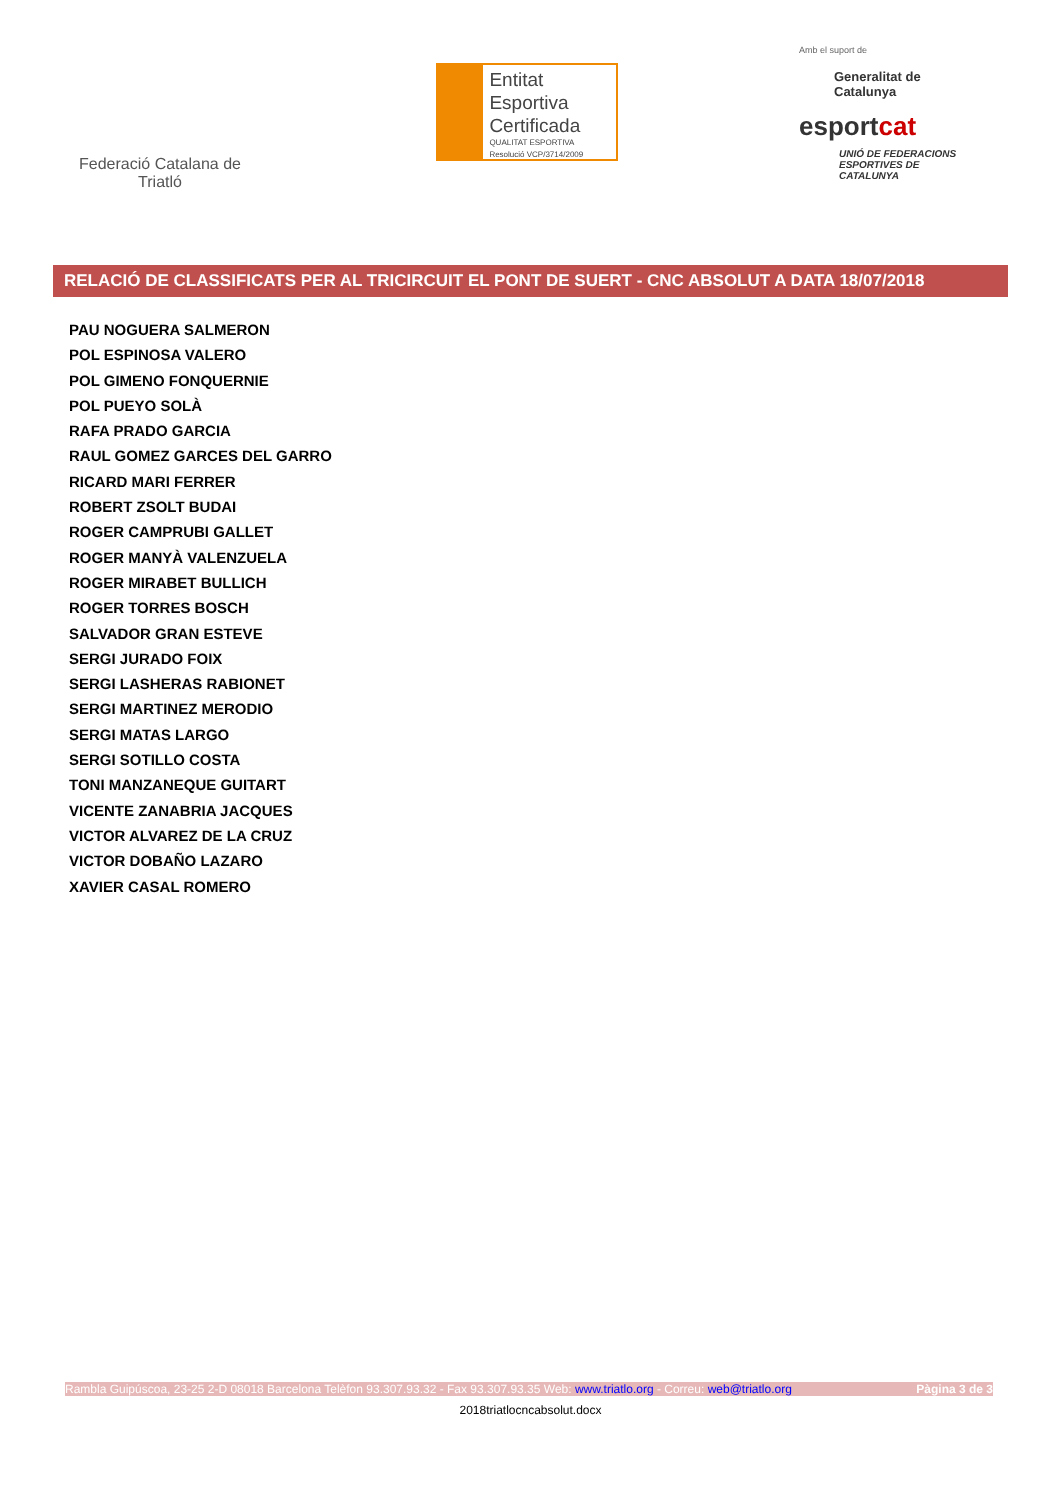Federació Catalana de Triatló
Entitat
Esportiva
Certificada
QUALITAT ESPORTIVA Resolució VCP/3714/2009
Amb el suport de
Generalitat de Catalunya
esportcat
UNIÓ DE FEDERACIONS ESPORTIVES DE CATALUNYA
RELACIÓ DE CLASSIFICATS PER AL TRICIRCUIT EL PONT DE SUERT - CNC ABSOLUT A DATA 18/07/2018
PAU NOGUERA SALMERON
POL ESPINOSA VALERO
POL GIMENO FONQUERNIE
POL PUEYO SOLÀ
RAFA PRADO GARCIA
RAUL GOMEZ GARCES DEL GARRO
RICARD MARI FERRER
ROBERT ZSOLT BUDAI
ROGER CAMPRUBI GALLET
ROGER MANYÀ VALENZUELA
ROGER MIRABET BULLICH
ROGER TORRES BOSCH
SALVADOR GRAN ESTEVE
SERGI JURADO FOIX
SERGI LASHERAS RABIONET
SERGI MARTINEZ MERODIO
SERGI MATAS LARGO
SERGI SOTILLO COSTA
TONI MANZANEQUE GUITART
VICENTE ZANABRIA JACQUES
VICTOR ALVAREZ DE LA CRUZ
VICTOR DOBAÑO LAZARO
XAVIER CASAL ROMERO
Rambla Guipúscoa, 23-25 2-D 08018 Barcelona Telèfon 93.307.93.32 - Fax 93.307.93.35 Web: www.triatlo.org - Correu: web@triatlo.org Pàgina 3 de 3
2018triatlocncabsolut.docx